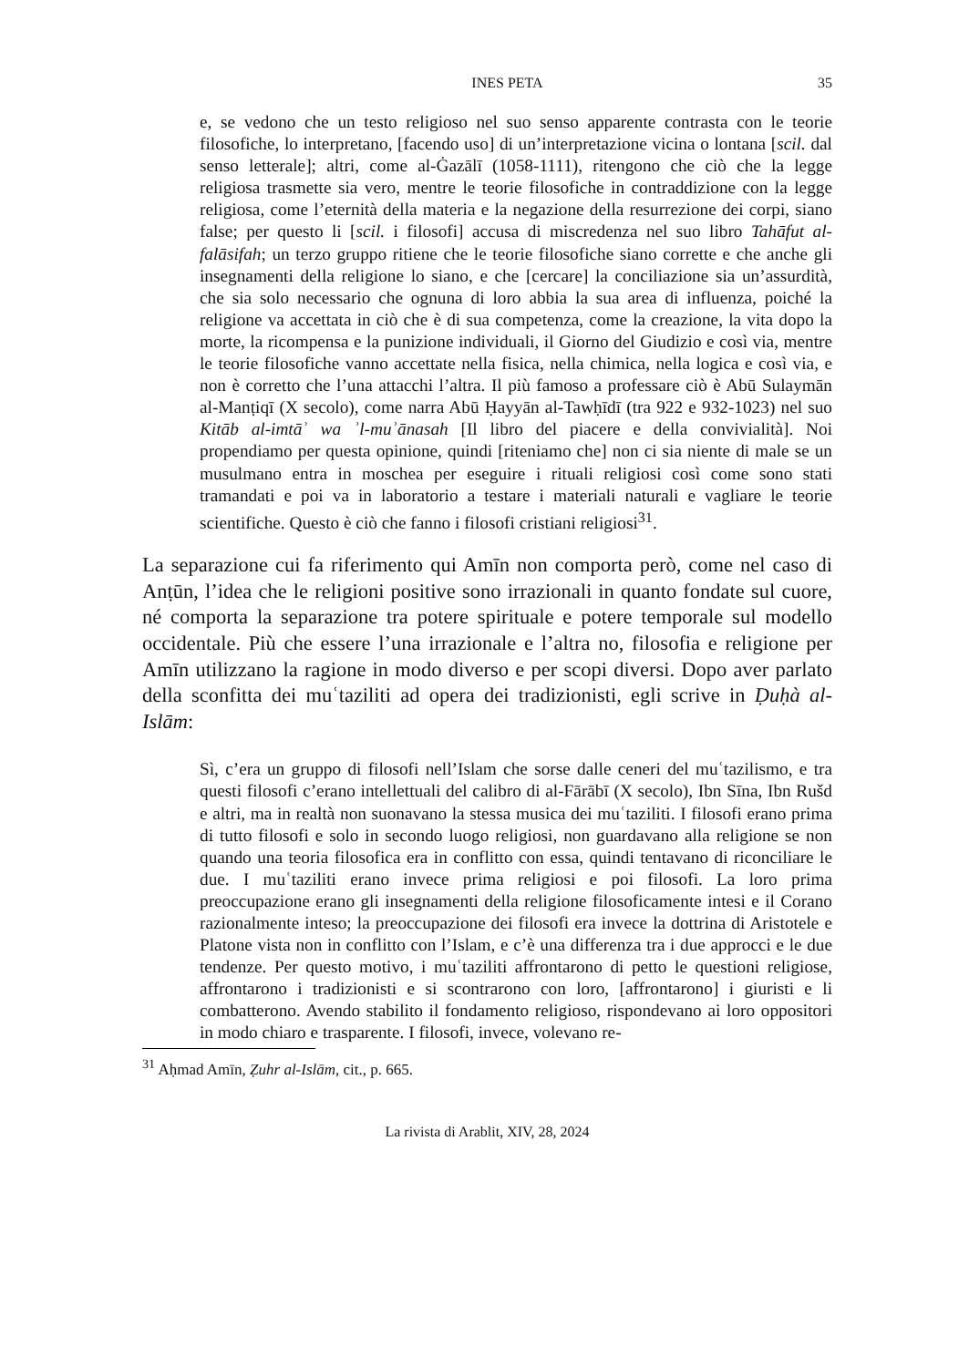INES PETA 35
e, se vedono che un testo religioso nel suo senso apparente contrasta con le teorie filosofiche, lo interpretano, [facendo uso] di un’interpretazione vicina o lontana [scil. dal senso letterale]; altri, come al-Ġazālī (1058-1111), ritengono che ciò che la legge religiosa trasmette sia vero, mentre le teorie filosofiche in contraddizione con la legge religiosa, come l’eternità della materia e la negazione della resurrezione dei corpi, siano false; per questo li [scil. i filosofi] accusa di miscredenza nel suo libro Tahāfut al-falāsifah; un terzo gruppo ritiene che le teorie filosofiche siano corrette e che anche gli insegnamenti della religione lo siano, e che [cercare] la conciliazione sia un’assurdità, che sia solo necessario che ognuna di loro abbia la sua area di influenza, poiché la religione va accettata in ciò che è di sua competenza, come la creazione, la vita dopo la morte, la ricompensa e la punizione individuali, il Giorno del Giudizio e così via, mentre le teorie filosofiche vanno accettate nella fisica, nella chimica, nella logica e così via, e non è corretto che l’una attacchi l’altra. Il più famoso a professare ciò è Abū Sulaymān al-Manṭiqī (X secolo), come narra Abū Ḥayyān al-Tawḥīdī (tra 922 e 932-1023) nel suo Kitāb al-imtāʾ wa ʾl-muʾānasah [Il libro del piacere e della convivialità]. Noi propendiamo per questa opinione, quindi [riteniamo che] non ci sia niente di male se un musulmano entra in moschea per eseguire i rituali religiosi così come sono stati tramandati e poi va in laboratorio a testare i materiali naturali e vagliare le teorie scientifiche. Questo è ciò che fanno i filosofi cristiani religiosi<sup>31</sup>.
La separazione cui fa riferimento qui Amīn non comporta però, come nel caso di Anṭūn, l’idea che le religioni positive sono irrazionali in quanto fondate sul cuore, né comporta la separazione tra potere spirituale e potere temporale sul modello occidentale. Più che essere l’una irrazionale e l’altra no, filosofia e religione per Amīn utilizzano la ragione in modo diverso e per scopi diversi. Dopo aver parlato della sconfitta dei muʿtaziliti ad opera dei tradizionisti, egli scrive in Ḍuḥà al-Islām:
Sì, c’era un gruppo di filosofi nell’Islam che sorse dalle ceneri del muʿtazilismo, e tra questi filosofi c’erano intellettuali del calibro di al-Fārābī (X secolo), Ibn Sīna, Ibn Rušd e altri, ma in realtà non suonavano la stessa musica dei muʿtaziliti. I filosofi erano prima di tutto filosofi e solo in secondo luogo religiosi, non guardavano alla religione se non quando una teoria filosofica era in conflitto con essa, quindi tentavano di riconciliare le due. I muʿtaziliti erano invece prima religiosi e poi filosofi. La loro prima preoccupazione erano gli insegnamenti della religione filosoficamente intesi e il Corano razionalmente inteso; la preoccupazione dei filosofi era invece la dottrina di Aristotele e Platone vista non in conflitto con l’Islam, e c’è una differenza tra i due approcci e le due tendenze. Per questo motivo, i muʿtaziliti affrontarono di petto le questioni religiose, affrontarono i tradizionisti e si scontrarono con loro, [affrontarono] i giuristi e li combatterono. Avendo stabilito il fondamento religioso, rispondevano ai loro oppositori in modo chiaro e trasparente. I filosofi, invece, volevano re-
<sup>31</sup> Aḥmad Amīn, Ẓuhr al-Islām, cit., p. 665.
La rivista di Arablit, XIV, 28, 2024